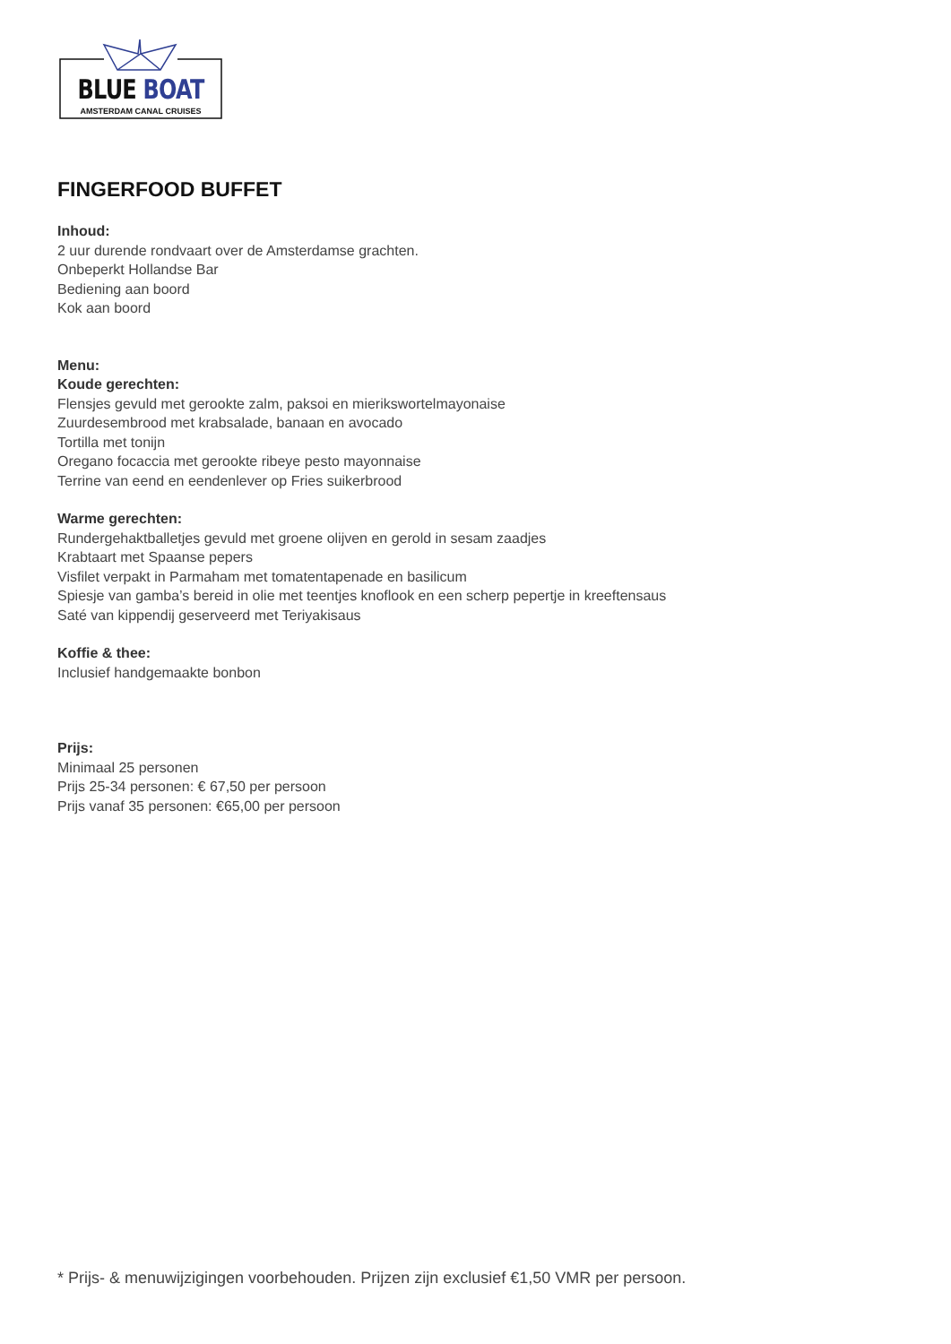BLUE BOAT
AMSTERDAM CANAL CRUISES
FINGERFOOD BUFFET
Inhoud:
2 uur durende rondvaart over de Amsterdamse grachten.
Onbeperkt Hollandse Bar
Bediening aan boord
Kok aan boord
Menu:
Koude gerechten:
Flensjes gevuld met gerookte zalm, paksoi en mierikswortelmayonaise
Zuurdesembrood met krabsalade, banaan en avocado
Tortilla met tonijn
Oregano focaccia met gerookte ribeye pesto mayonnaise
Terrine van eend en eendenlever op Fries suikerbrood
Warme gerechten:
Rundergehaktballetjes gevuld met groene olijven en gerold in sesam zaadjes
Krabtaart met Spaanse pepers
Visfilet verpakt in Parmaham met tomatentapenade en basilicum
Spiesje van gamba’s bereid in olie met teentjes knoflook en een scherp pepertje in kreeftensaus
Saté van kippendij geserveerd met Teriyakisaus
Koffie & thee:
Inclusief handgemaakte bonbon
Prijs:
Minimaal 25 personen
Prijs 25-34 personen: € 67,50 per persoon
Prijs vanaf 35 personen: €65,00 per persoon
* Prijs- & menuwijzigingen voorbehouden. Prijzen zijn exclusief €1,50 VMR per persoon.